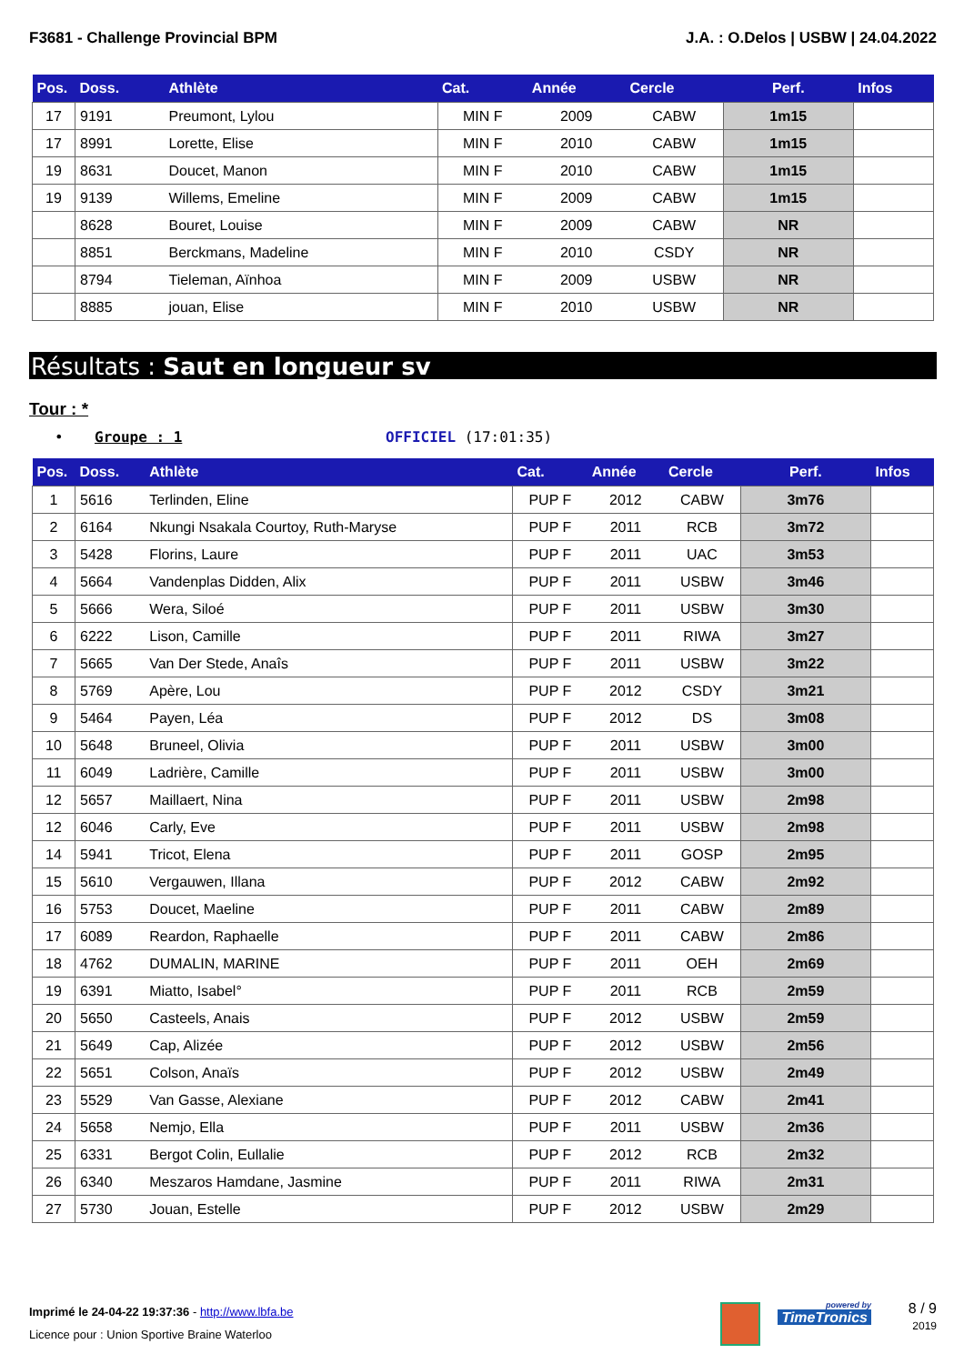F3681 - Challenge Provincial BPM J.A. : O.Delos | USBW | 24.04.2022
| Pos. | Doss. | Athlète | Cat. | Année | Cercle | Perf. | Infos |
| --- | --- | --- | --- | --- | --- | --- | --- |
| 17 | 9191 | Preumont, Lylou | MIN F | 2009 | CABW | 1m15 | |
| 17 | 8991 | Lorette, Elise | MIN F | 2010 | CABW | 1m15 | |
| 19 | 8631 | Doucet, Manon | MIN F | 2010 | CABW | 1m15 | |
| 19 | 9139 | Willems, Emeline | MIN F | 2009 | CABW | 1m15 | |
| | 8628 | Bouret, Louise | MIN F | 2009 | CABW | NR | |
| | 8851 | Berckmans, Madeline | MIN F | 2010 | CSDY | NR | |
| | 8794 | Tieleman, Aïnhoa | MIN F | 2009 | USBW | NR | |
| | 8885 | jouan, Elise | MIN F | 2010 | USBW | NR | |
Résultats : Saut en longueur sv
Tour : *
• Groupe : 1 OFFICIEL (17:01:35)
| Pos. | Doss. | Athlète | Cat. | Année | Cercle | Perf. | Infos |
| --- | --- | --- | --- | --- | --- | --- | --- |
| 1 | 5616 | Terlinden, Eline | PUP F | 2012 | CABW | 3m76 | |
| 2 | 6164 | Nkungi Nsakala Courtoy, Ruth-Maryse | PUP F | 2011 | RCB | 3m72 | |
| 3 | 5428 | Florins, Laure | PUP F | 2011 | UAC | 3m53 | |
| 4 | 5664 | Vandenplas Didden, Alix | PUP F | 2011 | USBW | 3m46 | |
| 5 | 5666 | Wera, Siloé | PUP F | 2011 | USBW | 3m30 | |
| 6 | 6222 | Lison, Camille | PUP F | 2011 | RIWA | 3m27 | |
| 7 | 5665 | Van Der Stede, Anaîs | PUP F | 2011 | USBW | 3m22 | |
| 8 | 5769 | Apère, Lou | PUP F | 2012 | CSDY | 3m21 | |
| 9 | 5464 | Payen, Léa | PUP F | 2012 | DS | 3m08 | |
| 10 | 5648 | Bruneel, Olivia | PUP F | 2011 | USBW | 3m00 | |
| 11 | 6049 | Ladrière, Camille | PUP F | 2011 | USBW | 3m00 | |
| 12 | 5657 | Maillaert, Nina | PUP F | 2011 | USBW | 2m98 | |
| 12 | 6046 | Carly, Eve | PUP F | 2011 | USBW | 2m98 | |
| 14 | 5941 | Tricot, Elena | PUP F | 2011 | GOSP | 2m95 | |
| 15 | 5610 | Vergauwen, Illana | PUP F | 2012 | CABW | 2m92 | |
| 16 | 5753 | Doucet, Maeline | PUP F | 2011 | CABW | 2m89 | |
| 17 | 6089 | Reardon, Raphaelle | PUP F | 2011 | CABW | 2m86 | |
| 18 | 4762 | DUMALIN, MARINE | PUP F | 2011 | OEH | 2m69 | |
| 19 | 6391 | Miatto, Isabel° | PUP F | 2011 | RCB | 2m59 | |
| 20 | 5650 | Casteels, Anais | PUP F | 2012 | USBW | 2m59 | |
| 21 | 5649 | Cap, Alizée | PUP F | 2012 | USBW | 2m56 | |
| 22 | 5651 | Colson, Anaïs | PUP F | 2012 | USBW | 2m49 | |
| 23 | 5529 | Van Gasse, Alexiane | PUP F | 2012 | CABW | 2m41 | |
| 24 | 5658 | Nemjo, Ella | PUP F | 2011 | USBW | 2m36 | |
| 25 | 6331 | Bergot Colin, Eullalie | PUP F | 2012 | RCB | 2m32 | |
| 26 | 6340 | Meszaros Hamdane, Jasmine | PUP F | 2011 | RIWA | 2m31 | |
| 27 | 5730 | Jouan, Estelle | PUP F | 2012 | USBW | 2m29 | |
Imprimé le 24-04-22 19:37:36 - http://www.lbfa.be
Licence pour : Union Sportive Braine Waterloo
powered by
TimeTronics
8 / 9
2019